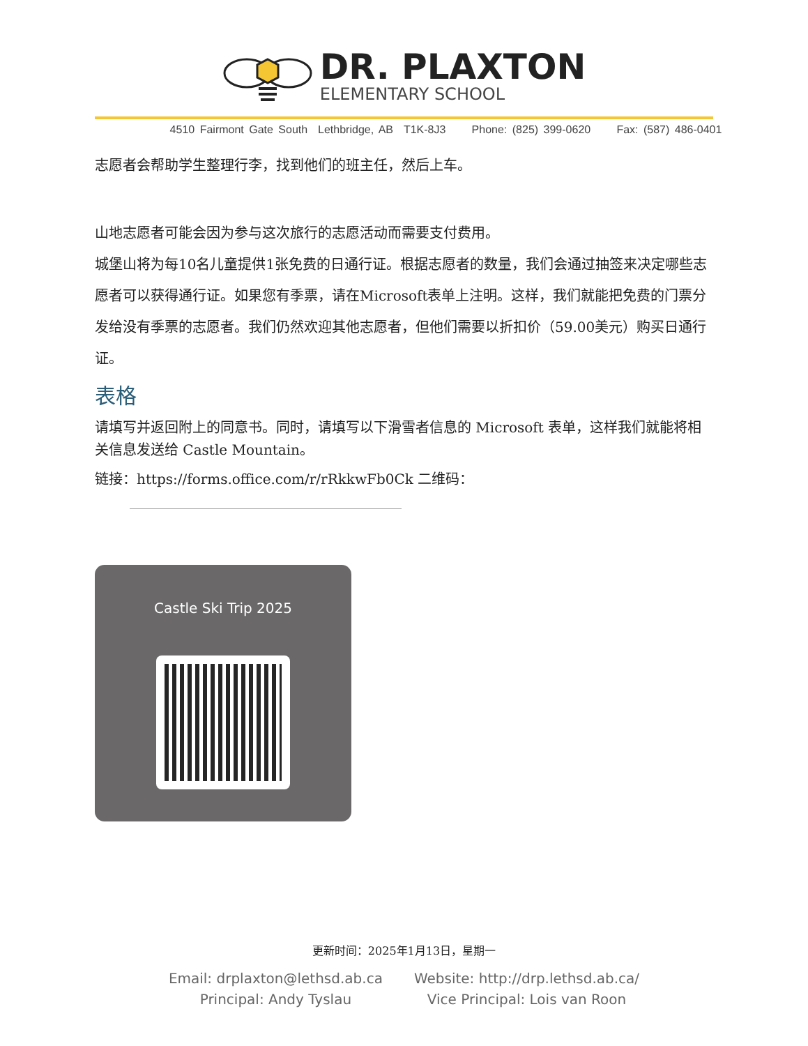DR. PLAXTON
ELEMENTARY SCHOOL
4510 Fairmont Gate South Lethbridge, AB T1K-8J3 Phone: (825) 399-0620 Fax: (587) 486-0401
志愿者会帮助学生整理行李，找到他们的班主任，然后上车。
山地志愿者可能会因为参与这次旅行的志愿活动而需要支付费用。
城堡山将为每10名儿童提供1张免费的日通行证。根据志愿者的数量，我们会通过抽签来决定哪些志愿者可以获得通行证。如果您有季票，请在Microsoft表单上注明。这样，我们就能把免费的门票分发给没有季票的志愿者。我们仍然欢迎其他志愿者，但他们需要以折扣价（59.00美元）购买日通行证。
表格
请填写并返回附上的同意书。同时，请填写以下滑雪者信息的 Microsoft 表单，这样我们就能将相关信息发送给 Castle Mountain。
链接：https://forms.office.com/r/rRkkwFb0Ck 二维码：
Castle Ski Trip 2025
更新时间：2025年1月13日，星期一
Email: drplaxton@lethsd.ab.ca
Principal: Andy Tyslau
Website: http://drp.lethsd.ab.ca/
Vice Principal: Lois van Roon